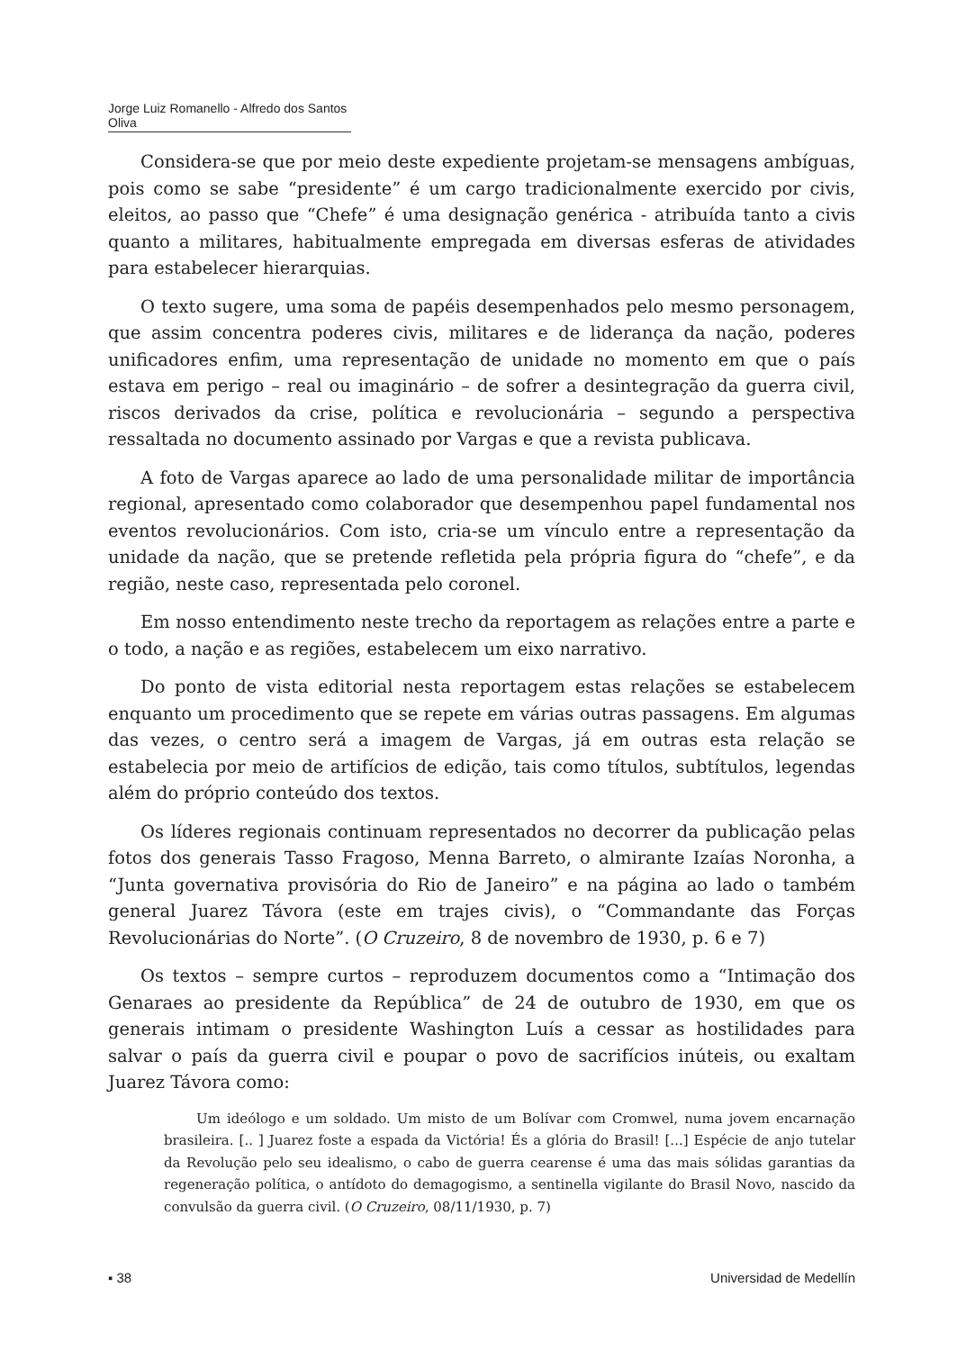Jorge Luiz Romanello - Alfredo dos Santos Oliva
Considera-se que por meio deste expediente projetam-se mensagens ambíguas, pois como se sabe “presidente” é um cargo tradicionalmente exercido por civis, eleitos, ao passo que “Chefe” é uma designação genérica - atribuída tanto a civis quanto a militares, habitualmente empregada em diversas esferas de atividades para estabelecer hierarquias.
O texto sugere, uma soma de papéis desempenhados pelo mesmo personagem, que assim concentra poderes civis, militares e de liderança da nação, poderes unificadores enfim, uma representação de unidade no momento em que o país estava em perigo – real ou imaginário – de sofrer a desintegração da guerra civil, riscos derivados da crise, política e revolucionária – segundo a perspectiva ressaltada no documento assinado por Vargas e que a revista publicava.
A foto de Vargas aparece ao lado de uma personalidade militar de importância regional, apresentado como colaborador que desempenhou papel fundamental nos eventos revolucionários. Com isto, cria-se um vínculo entre a representação da unidade da nação, que se pretende refletida pela própria figura do “chefe”, e da região, neste caso, representada pelo coronel.
Em nosso entendimento neste trecho da reportagem as relações entre a parte e o todo, a nação e as regiões, estabelecem um eixo narrativo.
Do ponto de vista editorial nesta reportagem estas relações se estabelecem enquanto um procedimento que se repete em várias outras passagens. Em algumas das vezes, o centro será a imagem de Vargas, já em outras esta relação se estabelecia por meio de artifícios de edição, tais como títulos, subtítulos, legendas além do próprio conteúdo dos textos.
Os líderes regionais continuam representados no decorrer da publicação pelas fotos dos generais Tasso Fragoso, Menna Barreto, o almirante Izaías Noronha, a “Junta governativa provisória do Rio de Janeiro” e na página ao lado o também general Juarez Távora (este em trajes civis), o “Commandante das Forças Revolucionárias do Norte”. (O Cruzeiro, 8 de novembro de 1930, p. 6 e 7)
Os textos – sempre curtos – reproduzem documentos como a “Intimação dos Genaraes ao presidente da República” de 24 de outubro de 1930, em que os generais intimam o presidente Washington Luís a cessar as hostilidades para salvar o país da guerra civil e poupar o povo de sacrifícios inúteis, ou exaltam Juarez Távora como:
Um ideólogo e um soldado. Um misto de um Bolívar com Cromwel, numa jovem encarnação brasileira. [.. ] Juarez foste a espada da Victória! És a glória do Brasil! [...] Espécie de anjo tutelar da Revolução pelo seu idealismo, o cabo de guerra cearense é uma das mais sólidas garantias da regeneração política, o antídoto do demagogismo, a sentinella vigilante do Brasil Novo, nascido da convulsão da guerra civil. (O Cruzeiro, 08/11/1930, p. 7)
▪ 38 Universidad de Medellín